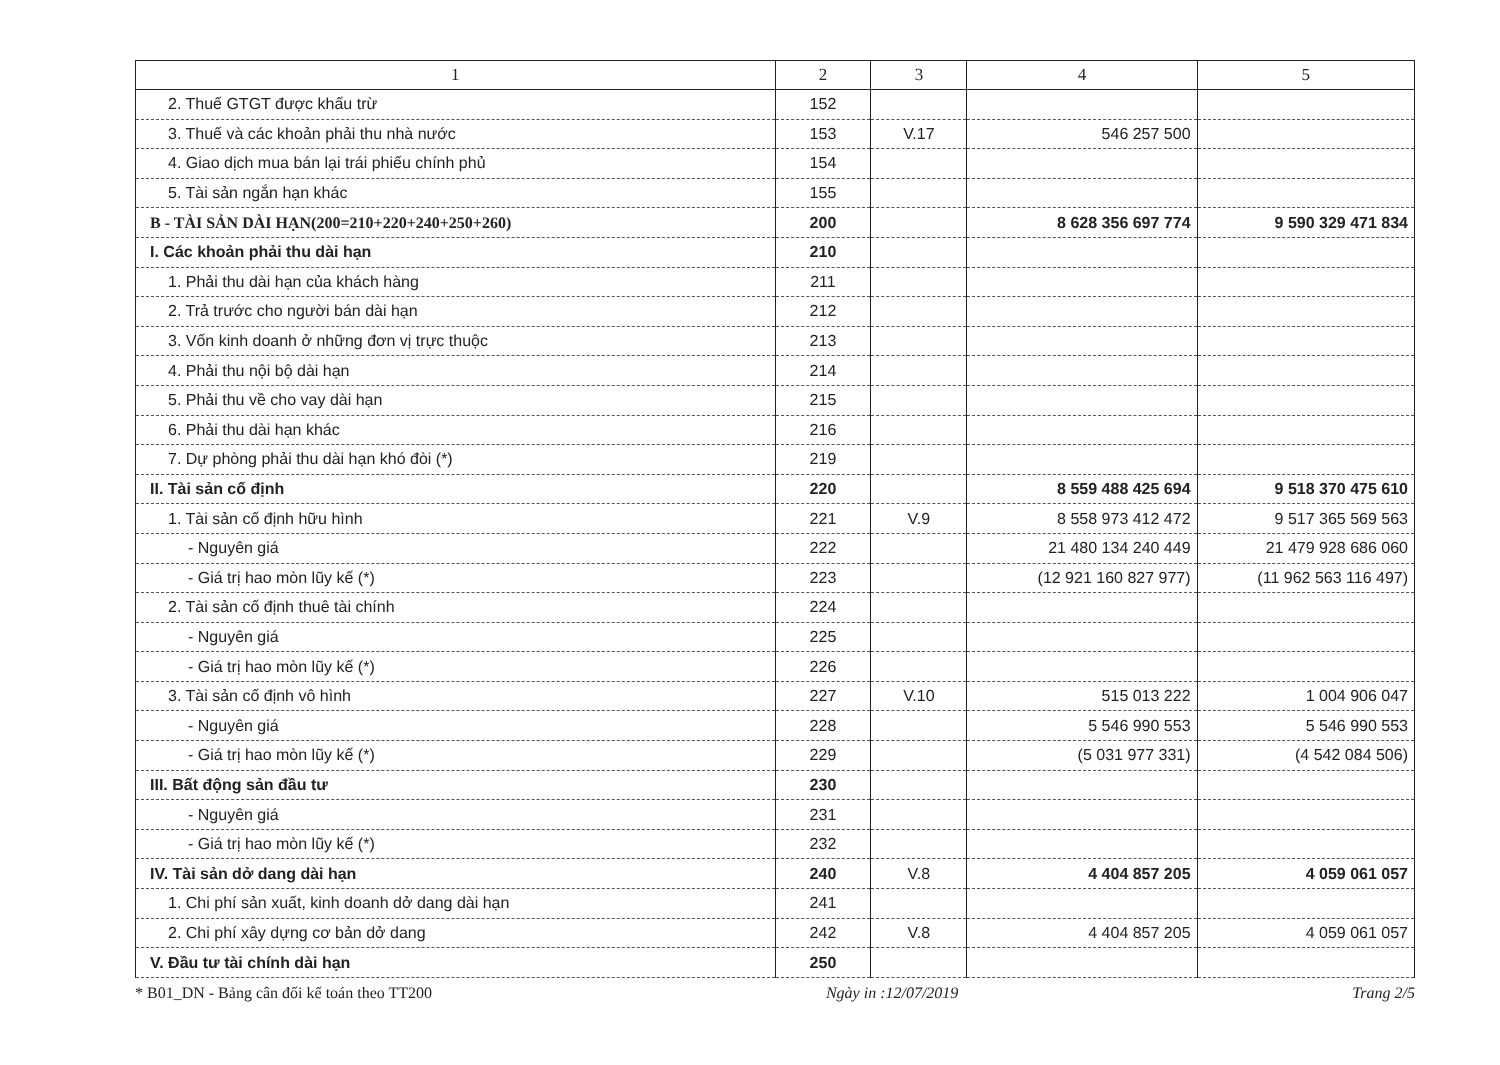| 1 | 2 | 3 | 4 | 5 |
| --- | --- | --- | --- | --- |
| 2. Thuế GTGT được khấu trừ | 152 | | | |
| 3. Thuế và các khoản phải thu nhà nước | 153 | V.17 | 546 257 500 | |
| 4. Giao dịch mua bán lại trái phiếu chính phủ | 154 | | | |
| 5. Tài sản ngắn hạn khác | 155 | | | |
| B - TÀI SẢN DÀI HẠN(200=210+220+240+250+260) | 200 | | 8 628 356 697 774 | 9 590 329 471 834 |
| I. Các khoản phải thu dài hạn | 210 | | | |
| 1. Phải thu dài hạn của khách hàng | 211 | | | |
| 2. Trả trước cho người bán dài hạn | 212 | | | |
| 3. Vốn kinh doanh ở những đơn vị trực thuộc | 213 | | | |
| 4. Phải thu nội bộ dài hạn | 214 | | | |
| 5. Phải thu về cho vay dài hạn | 215 | | | |
| 6. Phải thu dài hạn khác | 216 | | | |
| 7. Dự phòng phải thu dài hạn khó đòi (*) | 219 | | | |
| II. Tài sản cố định | 220 | | 8 559 488 425 694 | 9 518 370 475 610 |
| 1. Tài sản cố định hữu hình | 221 | V.9 | 8 558 973 412 472 | 9 517 365 569 563 |
| - Nguyên giá | 222 | | 21 480 134 240 449 | 21 479 928 686 060 |
| - Giá trị hao mòn lũy kế (*) | 223 | | (12 921 160 827 977) | (11 962 563 116 497) |
| 2. Tài sản cố định thuê tài chính | 224 | | | |
| - Nguyên giá | 225 | | | |
| - Giá trị hao mòn lũy kế (*) | 226 | | | |
| 3. Tài sản cố định vô hình | 227 | V.10 | 515 013 222 | 1 004 906 047 |
| - Nguyên giá | 228 | | 5 546 990 553 | 5 546 990 553 |
| - Giá trị hao mòn lũy kế (*) | 229 | | (5 031 977 331) | (4 542 084 506) |
| III. Bất động sản đầu tư | 230 | | | |
| - Nguyên giá | 231 | | | |
| - Giá trị hao mòn lũy kế (*) | 232 | | | |
| IV. Tài sản dở dang dài hạn | 240 | V.8 | 4 404 857 205 | 4 059 061 057 |
| 1. Chi phí sản xuất, kinh doanh dở dang dài hạn | 241 | | | |
| 2. Chi phí xây dựng cơ bản dở dang | 242 | V.8 | 4 404 857 205 | 4 059 061 057 |
| V. Đầu tư tài chính dài hạn | 250 | | | |
* B01_DN - Bảng cân đối kế toán theo TT200 Ngày in :12/07/2019 Trang 2/5